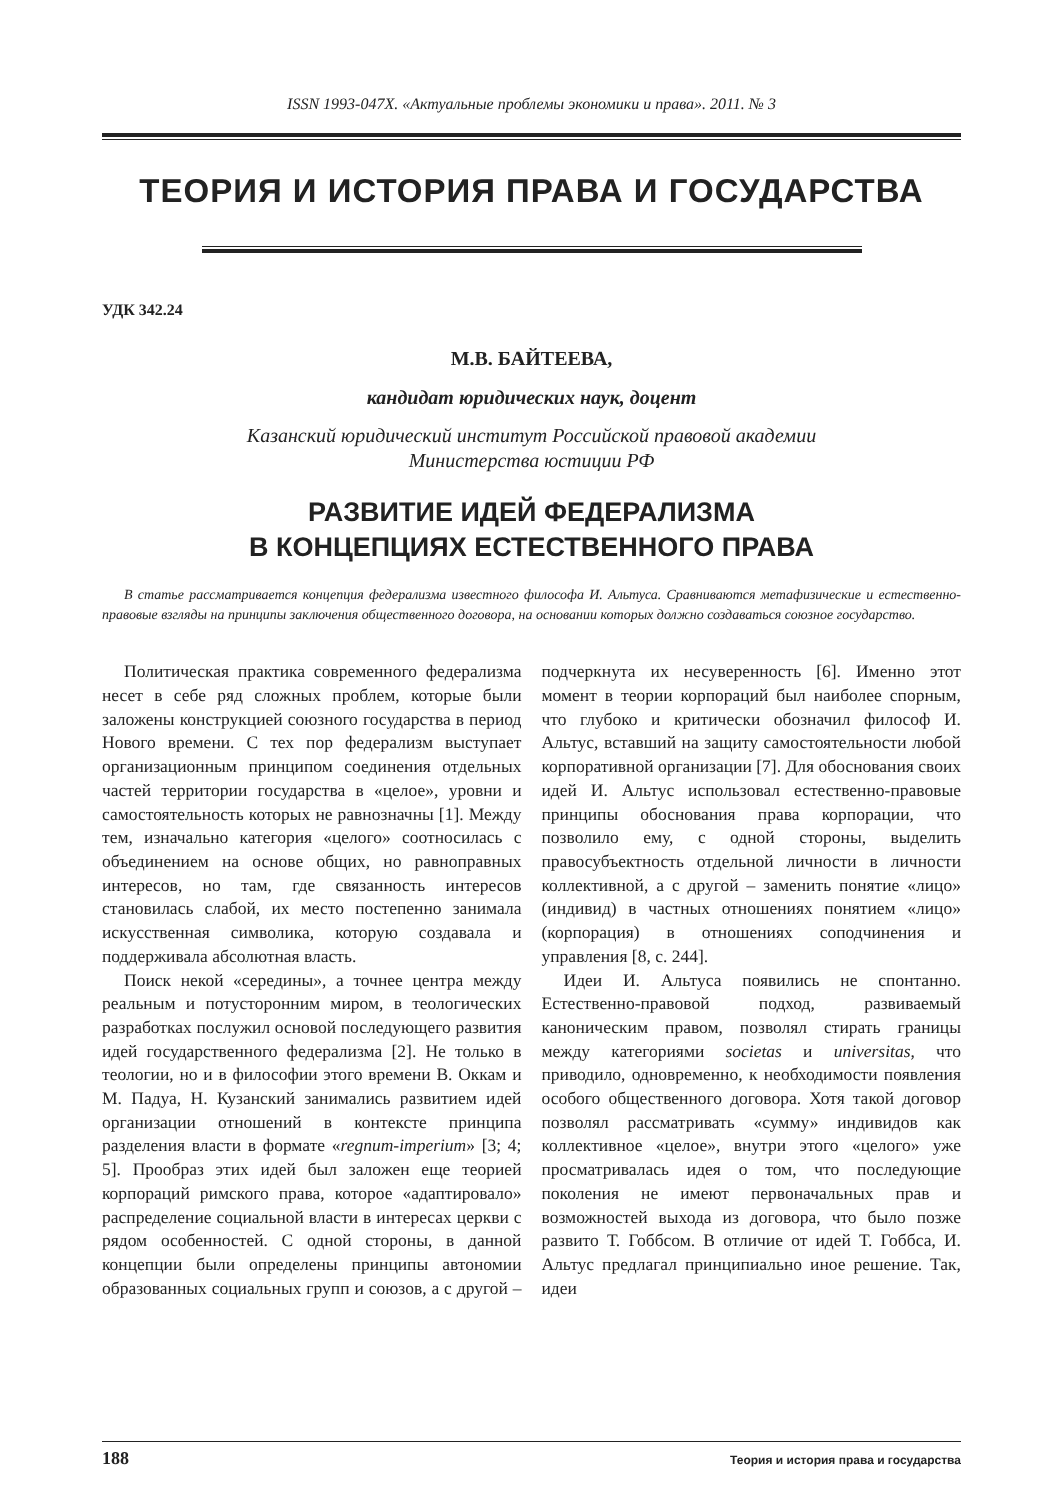ISSN 1993-047X. «Актуальные проблемы экономики и права». 2011. № 3
ТЕОРИЯ И ИСТОРИЯ ПРАВА И ГОСУДАРСТВА
УДК 342.24
М.В. БАЙТЕЕВА,
кандидат юридических наук, доцент
Казанский юридический институт Российской правовой академии
Министерства юстиции РФ
РАЗВИТИЕ ИДЕЙ ФЕДЕРАЛИЗМА
В КОНЦЕПЦИЯХ ЕСТЕСТВЕННОГО ПРАВА
В статье рассматривается концепция федерализма известного философа И. Альтуса. Сравниваются метафизические и естественно-правовые взгляды на принципы заключения общественного договора, на основании которых должно создаваться союзное государство.
Политическая практика современного федерализма несет в себе ряд сложных проблем, которые были заложены конструкцией союзного государства в период Нового времени. С тех пор федерализм выступает организационным принципом соединения отдельных частей территории государства в «целое», уровни и самостоятельность которых не равнозначны [1]. Между тем, изначально категория «целого» соотносилась с объединением на основе общих, но равноправных интересов, но там, где связанность интересов становилась слабой, их место постепенно занимала искусственная символика, которую создавала и поддерживала абсолютная власть.
Поиск некой «середины», а точнее центра между реальным и потусторонним миром, в теологических разработках послужил основой последующего развития идей государственного федерализма [2]. Не только в теологии, но и в философии этого времени В. Оккам и М. Падуа, Н. Кузанский занимались развитием идей организации отношений в контексте принципа разделения власти в формате «regnum-imperium» [3; 4; 5]. Прообраз этих идей был заложен еще теорией корпораций римского права, которое «адаптировало» распределение социальной власти в интересах церкви с рядом особенностей. С одной стороны, в данной концепции были определены принципы автономии образованных социальных групп и союзов, а с другой – подчеркнута их несуверенность [6]. Именно этот момент в теории корпораций был наиболее спорным, что глубоко и критически обозначил философ И. Альтус, вставший на защиту самостоятельности любой корпоративной организации [7]. Для обоснования своих идей И. Альтус использовал естественно-правовые принципы обоснования права корпорации, что позволило ему, с одной стороны, выделить правосубъектность отдельной личности в личности коллективной, а с другой – заменить понятие «лицо» (индивид) в частных отношениях понятием «лицо» (корпорация) в отношениях соподчинения и управления [8, с. 244].
Идеи И. Альтуса появились не спонтанно. Естественно-правовой подход, развиваемый каноническим правом, позволял стирать границы между категориями societas и universitas, что приводило, одновременно, к необходимости появления особого общественного договора. Хотя такой договор позволял рассматривать «сумму» индивидов как коллективное «целое», внутри этого «целого» уже просматривалась идея о том, что последующие поколения не имеют первоначальных прав и возможностей выхода из договора, что было позже развито Т. Гоббсом. В отличие от идей Т. Гоббса, И. Альтус предлагал принципиально иное решение. Так, идеи
188 Теория и история права и государства